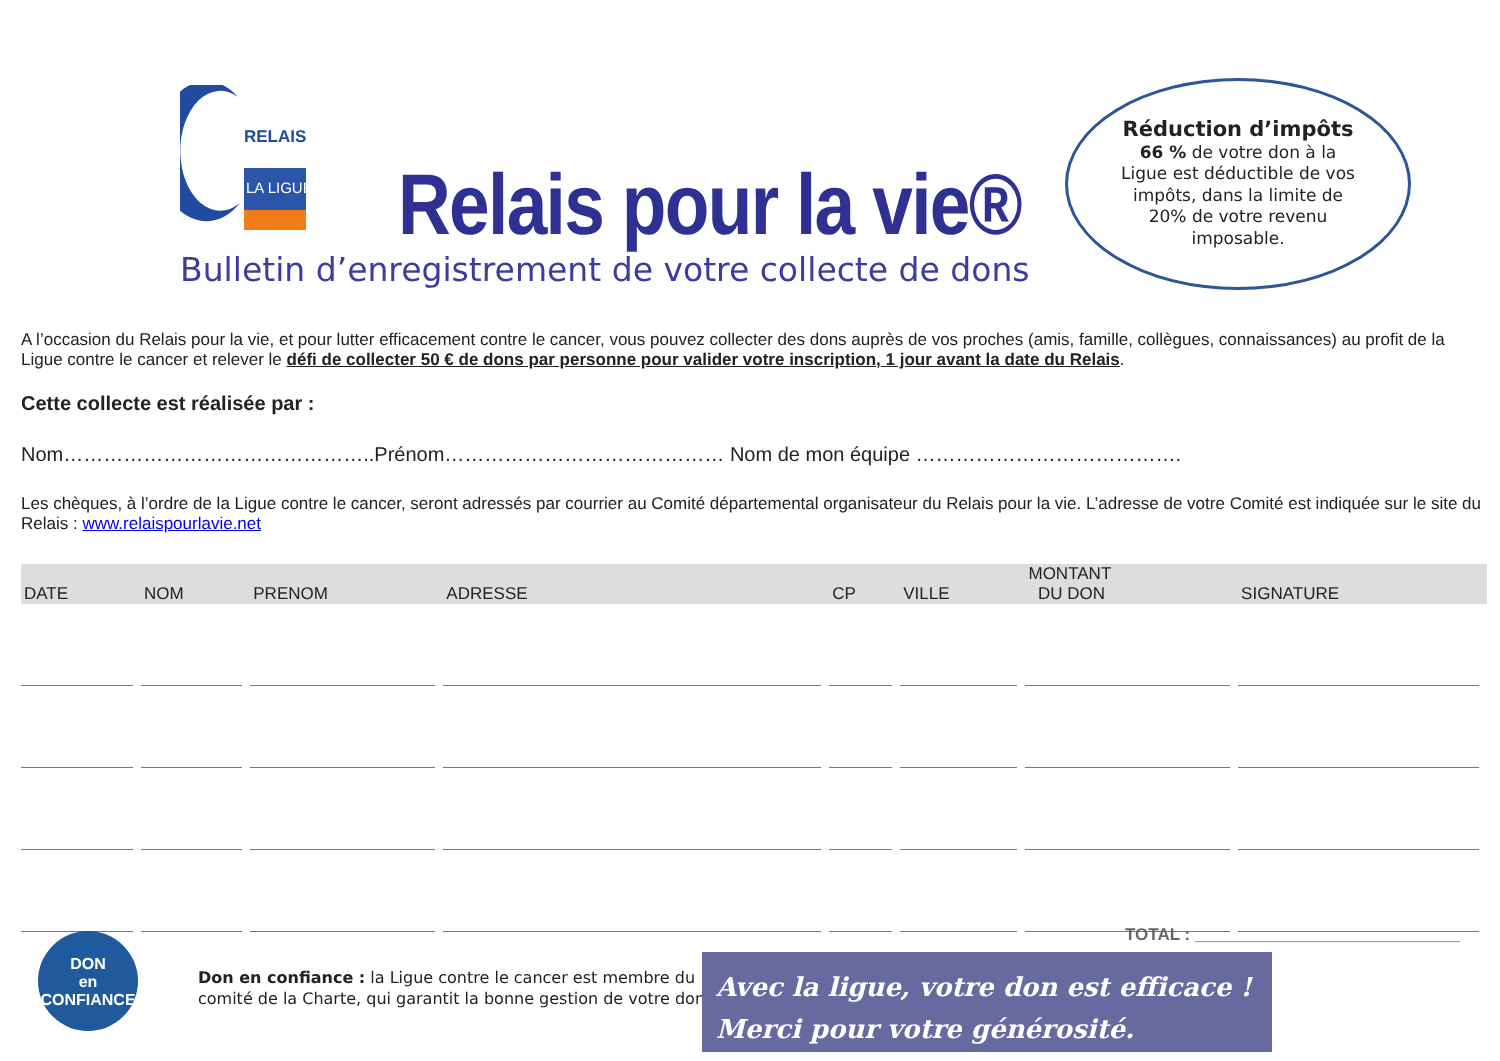RELAIS
LA LIGUE
Relais pour la vie®
Bulletin d’enregistrement de votre collecte de dons
Réduction d’impôts
66 % de votre don à la Ligue est déductible de vos impôts, dans la limite de 20% de votre revenu imposable.
A l’occasion du Relais pour la vie, et pour lutter efficacement contre le cancer, vous pouvez collecter des dons auprès de vos proches (amis, famille, collègues, connaissances) au profit de la Ligue contre le cancer et relever le défi de collecter 50 € de dons par personne pour valider votre inscription, 1 jour avant la date du Relais.
Cette collecte est réalisée par :
Nom………………………………………..Prénom…………………………………… Nom de mon équipe ………………………………….
Les chèques, à l’ordre de la Ligue contre le cancer, seront adressés par courrier au Comité départemental organisateur du Relais pour la vie. L’adresse de votre Comité est indiquée sur le site du Relais : www.relaispourlavie.net
| DATE | NOM | PRENOM | ADRESSE | CP | VILLE | MONTANT DU DON | SIGNATURE |
| --- | --- | --- | --- | --- | --- | --- | --- |
TOTAL : ____________________________
DON
en
CONFIANCE
Don en confiance : la Ligue contre le cancer est membre du
comité de la Charte, qui garantit la bonne gestion de votre don.
Avec la ligue, votre don est efficace !
Merci pour votre générosité.